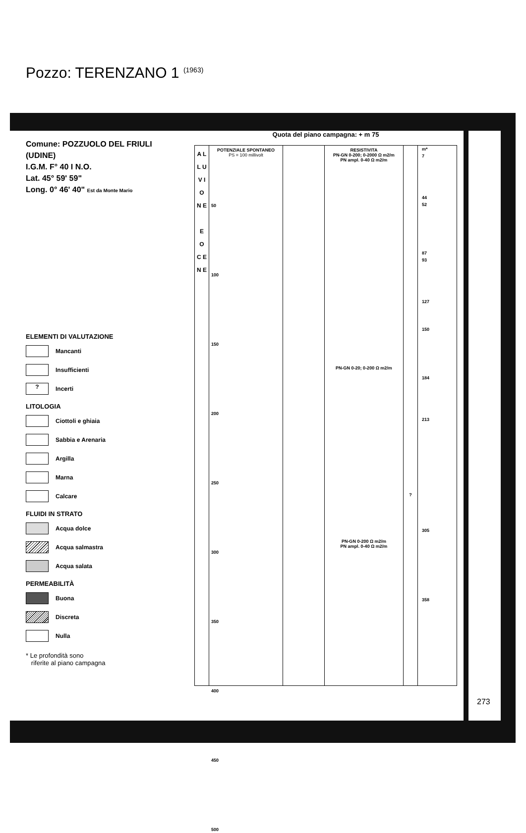Pozzo: TERENZANO 1 (1963)
Comune: POZZUOLO DEL FRIULI
(UDINE)
I.G.M. F° 40 I N.O.
Lat. 45° 59' 59"
Long. 0° 46' 40" Est da Monte Mario
ELEMENTI DI VALUTAZIONE
Mancanti
Insufficienti
?
Incerti
LITOLOGIA
Ciottoli e ghiaia
Sabbia e Arenaria
Argilla
Marna
Calcare
FLUIDI IN STRATO
Acqua dolce
Acqua salmastra
Acqua salata
PERMEABILITÀ
Buona
Discreta
Nulla
* Le profondità sono
riferite al piano campagna
Quota del piano campagna: + m 75
A L L U V I O N E
E O C E N E
POTENZIALE SPONTANEO
PS = 100 millivolt
50
100
150
200
250
300
350
400
450
500
RESISTIVITA
PN-GN 0-200; 0-2000 Ω m2/m
PN ampl. 0-40 Ω m2/m
PN-GN 0-20; 0-200 Ω m2/m
PN-GN 0-200 Ω m2/m
PN ampl. 0-40 Ω m2/m
?
m*
7
44
52
87
93
127
150
184
213
305
358
273